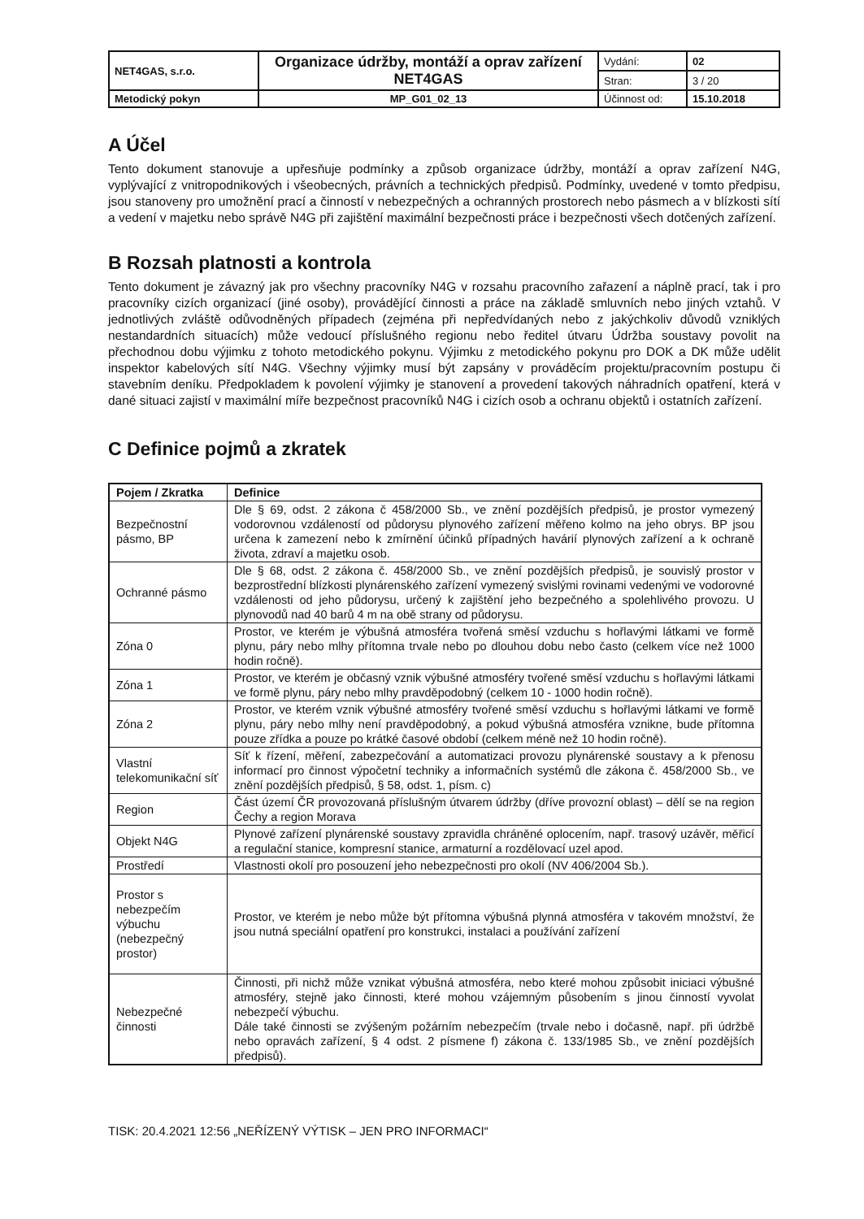| NET4GAS, s.r.o. | Organizace údržby, montáží a oprav zařízení NET4GAS | Vydání: | 02 |
| | | Stran: | 3 / 20 |
| Metodický pokyn | MP_G01_02_13 | Účinnost od: | 15.10.2018 |
A Účel
Tento dokument stanovuje a upřesňuje podmínky a způsob organizace údržby, montáží a oprav zařízení N4G, vyplývající z vnitropodnikových i všeobecných, právních a technických předpisů. Podmínky, uvedené v tomto předpisu, jsou stanoveny pro umožnění prací a činností v nebezpečných a ochranných prostorech nebo pásmech a v blízkosti sítí a vedení v majetku nebo správě N4G při zajištění maximální bezpečnosti práce i bezpečnosti všech dotčených zařízení.
B Rozsah platnosti a kontrola
Tento dokument je závazný jak pro všechny pracovníky N4G v rozsahu pracovního zařazení a náplně prací, tak i pro pracovníky cizích organizací (jiné osoby), provádějící činnosti a práce na základě smluvních nebo jiných vztahů. V jednotlivých zvláště odůvodněných případech (zejména při nepředvídaných nebo z jakýchkoliv důvodů vzniklých nestandardních situacích) může vedoucí příslušného regionu nebo ředitel útvaru Údržba soustavy povolit na přechodnou dobu výjimku z tohoto metodického pokynu. Výjimku z metodického pokynu pro DOK a DK může udělit inspektor kabelových sítí N4G. Všechny výjimky musí být zapsány v prováděcím projektu/pracovním postupu či stavebním deníku. Předpokladem k povolení výjimky je stanovení a provedení takových náhradních opatření, která v dané situaci zajistí v maximální míře bezpečnost pracovníků N4G i cizích osob a ochranu objektů i ostatních zařízení.
C Definice pojmů a zkratek
| Pojem / Zkratka | Definice |
| --- | --- |
| Bezpečnostní pásmo, BP | Dle § 69, odst. 2 zákona č 458/2000 Sb., ve znění pozdějších předpisů, je prostor vymezený vodorovnou vzdáleností od půdorysu plynového zařízení měřeno kolmo na jeho obrys. BP jsou určena k zamezení nebo k zmírnění účinků případných havárií plynových zařízení a k ochraně života, zdraví a majetku osob. |
| Ochranné pásmo | Dle § 68, odst. 2 zákona č. 458/2000 Sb., ve znění pozdějších předpisů, je souvislý prostor v bezprostřední blízkosti plynárenského zařízení vymezený svislými rovinami vedenými ve vodorovné vzdálenosti od jeho půdorysu, určený k zajištění jeho bezpečného a spolehlivého provozu. U plynovodů nad 40 barů 4 m na obě strany od půdorysu. |
| Zóna 0 | Prostor, ve kterém je výbušná atmosféra tvořená směsí vzduchu s hořlavými látkami ve formě plynu, páry nebo mlhy přítomna trvale nebo po dlouhou dobu nebo často (celkem více než 1000 hodin ročně). |
| Zóna 1 | Prostor, ve kterém je občasný vznik výbušné atmosféry tvořené směsí vzduchu s hořlavými látkami ve formě plynu, páry nebo mlhy pravděpodobný (celkem 10 - 1000 hodin ročně). |
| Zóna 2 | Prostor, ve kterém vznik výbušné atmosféry tvořené směsí vzduchu s hořlavými látkami ve formě plynu, páry nebo mlhy není pravděpodobný, a pokud výbušná atmosféra vznikne, bude přítomna pouze zřídka a pouze po krátké časové období (celkem méně než 10 hodin ročně). |
| Vlastní telekomunikační síť | Síť k řízení, měření, zabezpečování a automatizaci provozu plynárenské soustavy a k přenosu informací pro činnost výpočetní techniky a informačních systémů dle zákona č. 458/2000 Sb., ve znění pozdějších předpisů, § 58, odst. 1, písm. c) |
| Region | Část území ČR provozovaná příslušným útvarem údržby (dříve provozní oblast) – dělí se na region Čechy a region Morava |
| Objekt N4G | Plynové zařízení plynárenské soustavy zpravidla chráněné oplocením, např. trasový uzávěr, měřicí a regulační stanice, kompresní stanice, armaturní a rozdělovací uzel apod. |
| Prostředí | Vlastnosti okolí pro posouzení jeho nebezpečnosti pro okolí (NV 406/2004 Sb.). |
| Prostor s nebezpečím výbuchu (nebezpečný prostor) | Prostor, ve kterém je nebo může být přítomna výbušná plynná atmosféra v takovém množství, že jsou nutná speciální opatření pro konstrukci, instalaci a používání zařízení |
| Nebezpečné činnosti | Činnosti, při nichž může vznikat výbušná atmosféra, nebo které mohou způsobit iniciaci výbušné atmosféry, stejně jako činnosti, které mohou vzájemným působením s jinou činností vyvolat nebezpečí výbuchu. Dále také činnosti se zvýšeným požárním nebezpečím (trvale nebo i dočasně, např. při údržbě nebo opravách zařízení, § 4 odst. 2 písmene f) zákona č. 133/1985 Sb., ve znění pozdějších předpisů). |
TISK: 20.4.2021 12:56 „NEŘÍZENÝ VÝTISK – JEN PRO INFORMACI“